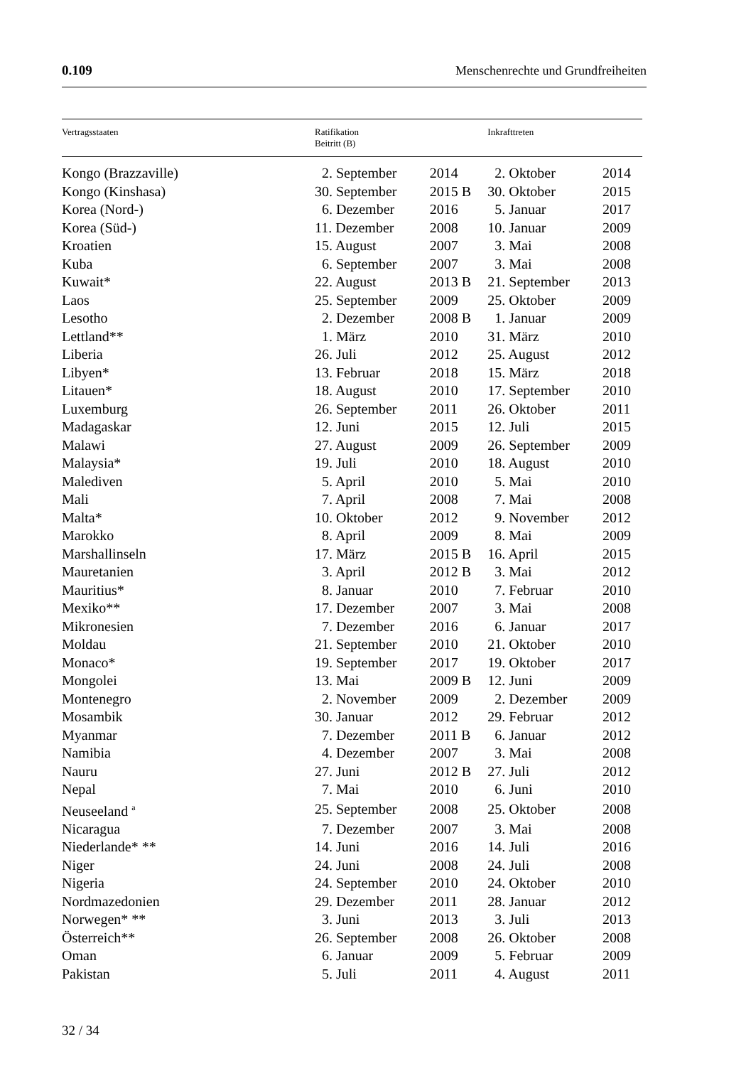0.109 Menschenrechte und Grundfreiheiten
| Vertragsstaaten | Ratifikation Beitritt (B) | | Inkrafttreten | |
| --- | --- | --- | --- | --- |
| Kongo (Brazzaville) | 2. September | 2014 | 2. Oktober | 2014 |
| Kongo (Kinshasa) | 30. September | 2015 B | 30. Oktober | 2015 |
| Korea (Nord-) | 6. Dezember | 2016 | 5. Januar | 2017 |
| Korea (Süd-) | 11. Dezember | 2008 | 10. Januar | 2009 |
| Kroatien | 15. August | 2007 | 3. Mai | 2008 |
| Kuba | 6. September | 2007 | 3. Mai | 2008 |
| Kuwait* | 22. August | 2013 B | 21. September | 2013 |
| Laos | 25. September | 2009 | 25. Oktober | 2009 |
| Lesotho | 2. Dezember | 2008 B | 1. Januar | 2009 |
| Lettland** | 1. März | 2010 | 31. März | 2010 |
| Liberia | 26. Juli | 2012 | 25. August | 2012 |
| Libyen* | 13. Februar | 2018 | 15. März | 2018 |
| Litauen* | 18. August | 2010 | 17. September | 2010 |
| Luxemburg | 26. September | 2011 | 26. Oktober | 2011 |
| Madagaskar | 12. Juni | 2015 | 12. Juli | 2015 |
| Malawi | 27. August | 2009 | 26. September | 2009 |
| Malaysia* | 19. Juli | 2010 | 18. August | 2010 |
| Malediven | 5. April | 2010 | 5. Mai | 2010 |
| Mali | 7. April | 2008 | 7. Mai | 2008 |
| Malta* | 10. Oktober | 2012 | 9. November | 2012 |
| Marokko | 8. April | 2009 | 8. Mai | 2009 |
| Marshallinseln | 17. März | 2015 B | 16. April | 2015 |
| Mauretanien | 3. April | 2012 B | 3. Mai | 2012 |
| Mauritius* | 8. Januar | 2010 | 7. Februar | 2010 |
| Mexiko** | 17. Dezember | 2007 | 3. Mai | 2008 |
| Mikronesien | 7. Dezember | 2016 | 6. Januar | 2017 |
| Moldau | 21. September | 2010 | 21. Oktober | 2010 |
| Monaco* | 19. September | 2017 | 19. Oktober | 2017 |
| Mongolei | 13. Mai | 2009 B | 12. Juni | 2009 |
| Montenegro | 2. November | 2009 | 2. Dezember | 2009 |
| Mosambik | 30. Januar | 2012 | 29. Februar | 2012 |
| Myanmar | 7. Dezember | 2011 B | 6. Januar | 2012 |
| Namibia | 4. Dezember | 2007 | 3. Mai | 2008 |
| Nauru | 27. Juni | 2012 B | 27. Juli | 2012 |
| Nepal | 7. Mai | 2010 | 6. Juni | 2010 |
| Neuseeland <sup>a</sup> | 25. September | 2008 | 25. Oktober | 2008 |
| Nicaragua | 7. Dezember | 2007 | 3. Mai | 2008 |
| Niederlande* ** | 14. Juni | 2016 | 14. Juli | 2016 |
| Niger | 24. Juni | 2008 | 24. Juli | 2008 |
| Nigeria | 24. September | 2010 | 24. Oktober | 2010 |
| Nordmazedonien | 29. Dezember | 2011 | 28. Januar | 2012 |
| Norwegen* ** | 3. Juni | 2013 | 3. Juli | 2013 |
| Österreich** | 26. September | 2008 | 26. Oktober | 2008 |
| Oman | 6. Januar | 2009 | 5. Februar | 2009 |
| Pakistan | 5. Juli | 2011 | 4. August | 2011 |
32 / 34